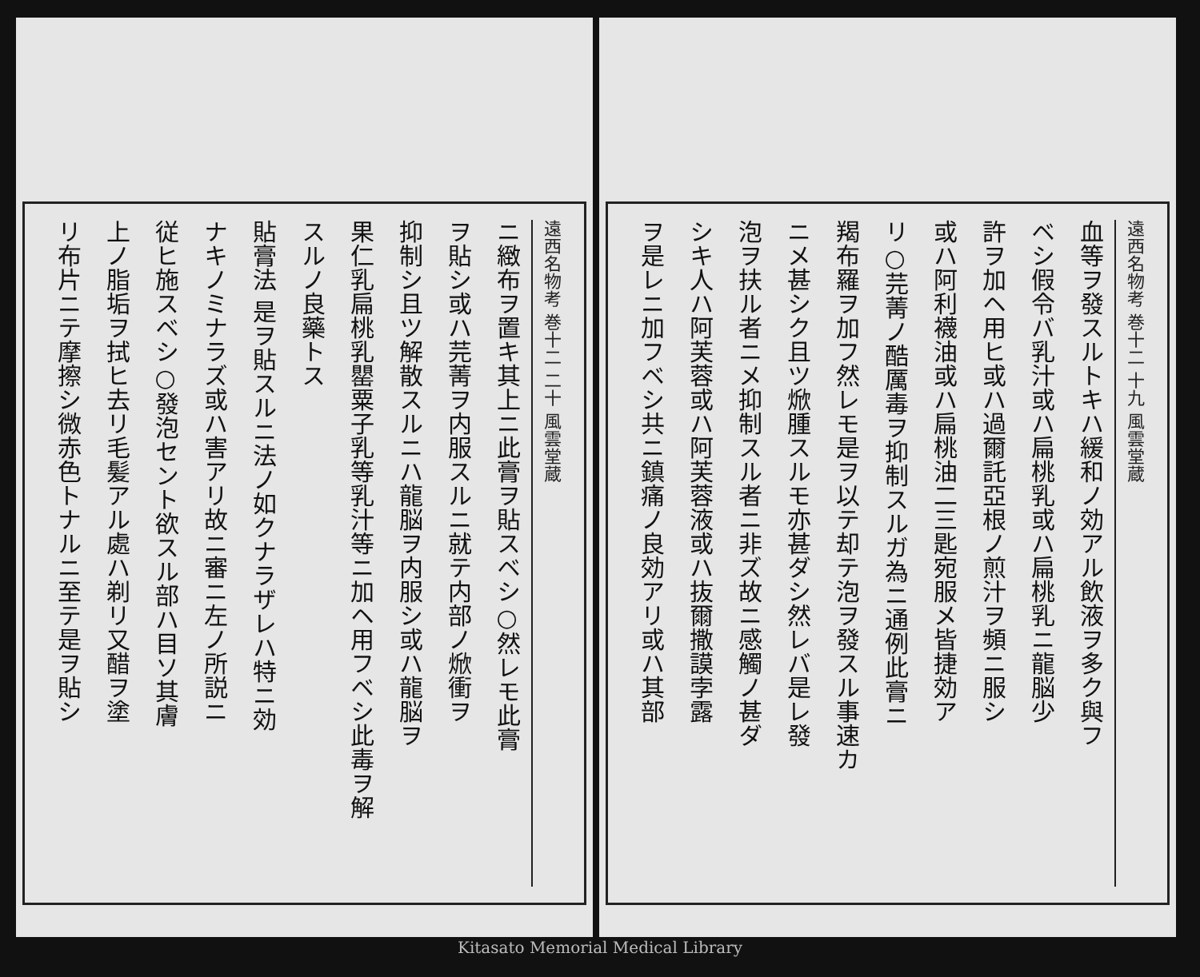遠西名物考 巻十二 十九 風雲堂蔵
血等ヲ發スルトキハ緩和ノ効アル飲液ヲ多ク與フ
ベシ假令バ乳汁或ハ扁桃乳或ハ扁桃乳ニ龍脳少
許ヲ加ヘ用ヒ或ハ過爾託亞根ノ煎汁ヲ頻ニ服シ
或ハ阿利襪油或ハ扁桃油二三匙宛服メ皆捷効ア
リ○芫菁ノ酷厲毒ヲ抑制スルガ為ニ通例此膏ニ
羯布羅ヲ加フ然レモ是ヲ以テ却テ泡ヲ發スル事速カ
ニメ甚シク且ツ焮腫スルモ亦甚ダシ然レバ是レ發
泡ヲ扶ル者ニメ抑制スル者ニ非ズ故ニ感觸ノ甚ダ
シキ人ハ阿芙蓉或ハ阿芙蓉液或ハ抜爾撒謨孛露
ヲ是レニ加フベシ共ニ鎮痛ノ良効アリ或ハ其部
遠西名物考 巻十二 二十 風雲堂蔵
ニ緻布ヲ置キ其上ニ此膏ヲ貼スベシ○然レモ此膏
ヲ貼シ或ハ芫菁ヲ内服スルニ就テ内部ノ焮衝ヲ
抑制シ且ツ解散スルニハ龍脳ヲ内服シ或ハ龍脳ヲ
果仁乳扁桃乳罌粟子乳等乳汁等ニ加ヘ用フベシ此毒ヲ解
スルノ良藥トス
貼膏法 是ヲ貼スルニ法ノ如クナラザレハ特ニ効
ナキノミナラズ或ハ害アリ故ニ審ニ左ノ所説ニ
従ヒ施スベシ○發泡セント欲スル部ハ目ソ其膚
上ノ脂垢ヲ拭ヒ去リ毛髪アル處ハ剃リ又醋ヲ塗
リ布片ニテ摩擦シ微赤色トナルニ至テ是ヲ貼シ
Kitasato Memorial Medical Library